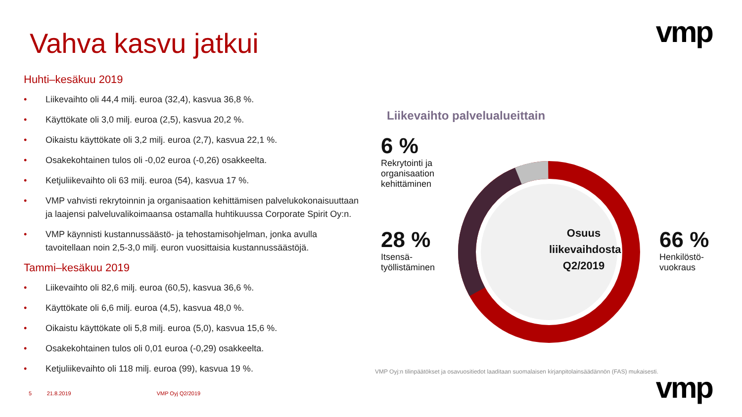vmp
Vahva kasvu jatkui
Huhti–kesäkuu 2019
• Liikevaihto oli 44,4 milj. euroa (32,4), kasvua 36,8 %.
• Käyttökate oli 3,0 milj. euroa (2,5), kasvua 20,2 %.
• Oikaistu käyttökate oli 3,2 milj. euroa (2,7), kasvua 22,1 %.
• Osakekohtainen tulos oli -0,02 euroa (-0,26) osakkeelta.
• Ketjuliikevaihto oli 63 milj. euroa (54), kasvua 17 %.
• VMP vahvisti rekrytoinnin ja organisaation kehittämisen palvelukokonaisuuttaan ja laajensi palveluvalikoimaansa ostamalla huhtikuussa Corporate Spirit Oy:n.
• VMP käynnisti kustannussäästö- ja tehostamisohjelman, jonka avulla tavoitellaan noin 2,5-3,0 milj. euron vuosittaisia kustannussäästöjä.
Tammi–kesäkuu 2019
• Liikevaihto oli 82,6 milj. euroa (60,5), kasvua 36,6 %.
• Käyttökate oli 6,6 milj. euroa (4,5), kasvua 48,0 %.
• Oikaistu käyttökate oli 5,8 milj. euroa (5,0), kasvua 15,6 %.
• Osakekohtainen tulos oli 0,01 euroa (-0,29) osakkeelta.
• Ketjuliikevaihto oli 118 milj. euroa (99), kasvua 19 %.
Liikevaihto palvelualueittain
Osuus liikevaihdosta Q2/2019
6 %
Rekrytointi ja
organisaation
kehittäminen
28 %
Itsensä-
työllistäminen
66 %
Henkilöstö-
vuokraus
VMP Oyj:n tilinpäätökset ja osavuositiedot laaditaan suomalaisen kirjanpitolainsäädännön (FAS) mukaisesti.
5 21.8.2019 VMP Oyj Q2/2019
vmp